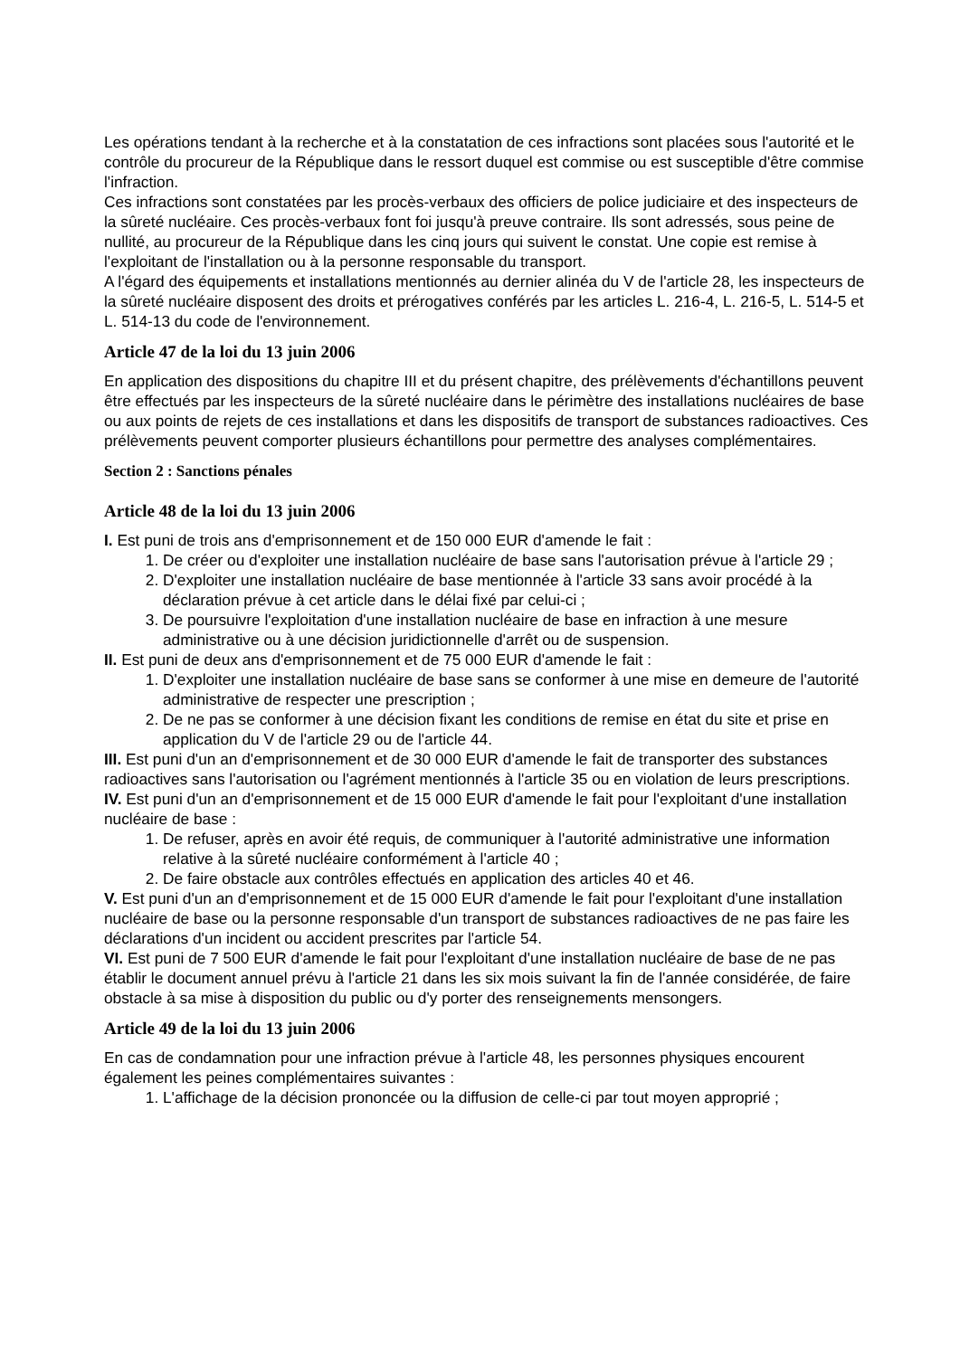Les opérations tendant à la recherche et à la constatation de ces infractions sont placées sous l'autorité et le contrôle du procureur de la République dans le ressort duquel est commise ou est susceptible d'être commise l'infraction.
Ces infractions sont constatées par les procès-verbaux des officiers de police judiciaire et des inspecteurs de la sûreté nucléaire. Ces procès-verbaux font foi jusqu'à preuve contraire. Ils sont adressés, sous peine de nullité, au procureur de la République dans les cinq jours qui suivent le constat. Une copie est remise à l'exploitant de l'installation ou à la personne responsable du transport.
A l'égard des équipements et installations mentionnés au dernier alinéa du V de l'article 28, les inspecteurs de la sûreté nucléaire disposent des droits et prérogatives conférés par les articles L. 216-4, L. 216-5, L. 514-5 et L. 514-13 du code de l'environnement.
Article 47 de la loi du 13 juin 2006
En application des dispositions du chapitre III et du présent chapitre, des prélèvements d'échantillons peuvent être effectués par les inspecteurs de la sûreté nucléaire dans le périmètre des installations nucléaires de base ou aux points de rejets de ces installations et dans les dispositifs de transport de substances radioactives. Ces prélèvements peuvent comporter plusieurs échantillons pour permettre des analyses complémentaires.
Section 2 : Sanctions pénales
Article 48 de la loi du 13 juin 2006
I. Est puni de trois ans d'emprisonnement et de 150 000 EUR d'amende le fait :
1. De créer ou d'exploiter une installation nucléaire de base sans l'autorisation prévue à l'article 29 ;
2. D'exploiter une installation nucléaire de base mentionnée à l'article 33 sans avoir procédé à la déclaration prévue à cet article dans le délai fixé par celui-ci ;
3. De poursuivre l'exploitation d'une installation nucléaire de base en infraction à une mesure administrative ou à une décision juridictionnelle d'arrêt ou de suspension.
II. Est puni de deux ans d'emprisonnement et de 75 000 EUR d'amende le fait :
1. D'exploiter une installation nucléaire de base sans se conformer à une mise en demeure de l'autorité administrative de respecter une prescription ;
2. De ne pas se conformer à une décision fixant les conditions de remise en état du site et prise en application du V de l'article 29 ou de l'article 44.
III. Est puni d'un an d'emprisonnement et de 30 000 EUR d'amende le fait de transporter des substances radioactives sans l'autorisation ou l'agrément mentionnés à l'article 35 ou en violation de leurs prescriptions.
IV. Est puni d'un an d'emprisonnement et de 15 000 EUR d'amende le fait pour l'exploitant d'une installation nucléaire de base :
1. De refuser, après en avoir été requis, de communiquer à l'autorité administrative une information relative à la sûreté nucléaire conformément à l'article 40 ;
2. De faire obstacle aux contrôles effectués en application des articles 40 et 46.
V. Est puni d'un an d'emprisonnement et de 15 000 EUR d'amende le fait pour l'exploitant d'une installation nucléaire de base ou la personne responsable d'un transport de substances radioactives de ne pas faire les déclarations d'un incident ou accident prescrites par l'article 54.
VI. Est puni de 7 500 EUR d'amende le fait pour l'exploitant d'une installation nucléaire de base de ne pas établir le document annuel prévu à l'article 21 dans les six mois suivant la fin de l'année considérée, de faire obstacle à sa mise à disposition du public ou d'y porter des renseignements mensongers.
Article 49 de la loi du 13 juin 2006
En cas de condamnation pour une infraction prévue à l'article 48, les personnes physiques encourent également les peines complémentaires suivantes :
1. L'affichage de la décision prononcée ou la diffusion de celle-ci par tout moyen approprié ;